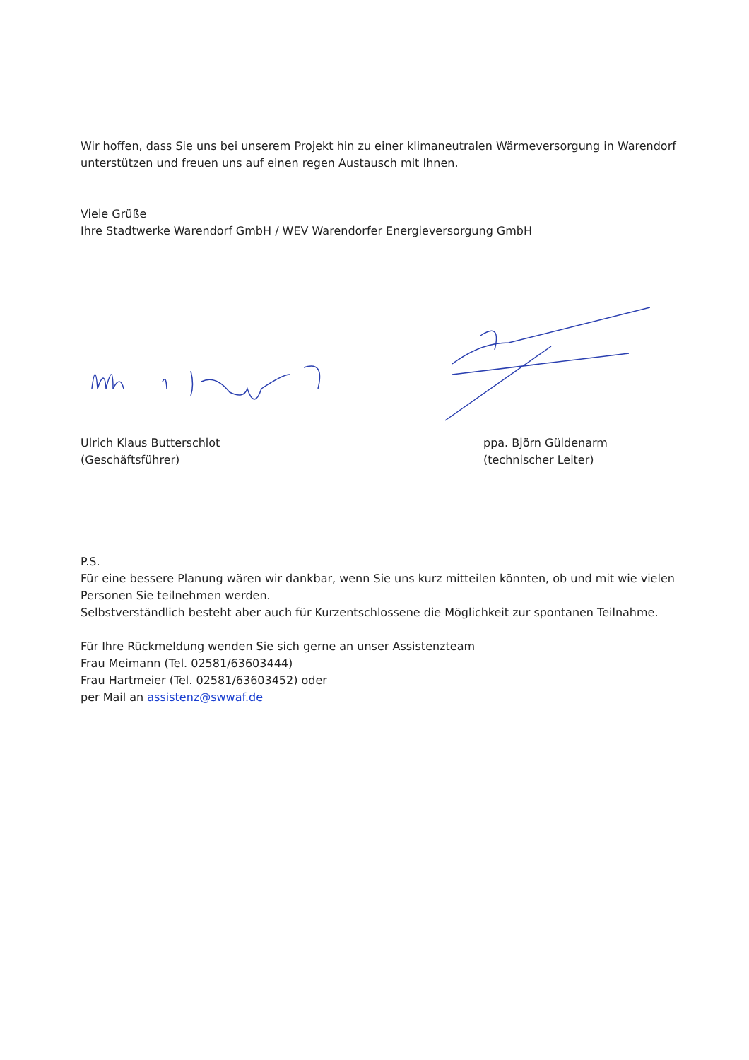Wir hoffen, dass Sie uns bei unserem Projekt hin zu einer klimaneutralen Wärmeversorgung in Warendorf unterstützen und freuen uns auf einen regen Austausch mit Ihnen.
Viele Grüße
Ihre Stadtwerke Warendorf GmbH / WEV Warendorfer Energieversorgung GmbH
Ulrich Klaus Butterschlot
(Geschäftsführer)
ppa. Björn Güldenarm
(technischer Leiter)
P.S.
Für eine bessere Planung wären wir dankbar, wenn Sie uns kurz mitteilen könnten, ob und mit wie vielen Personen Sie teilnehmen werden.
Selbstverständlich besteht aber auch für Kurzentschlossene die Möglichkeit zur spontanen Teilnahme.
Für Ihre Rückmeldung wenden Sie sich gerne an unser Assistenzteam
Frau Meimann (Tel. 02581/63603444)
Frau Hartmeier (Tel. 02581/63603452) oder
per Mail an assistenz@swwaf.de